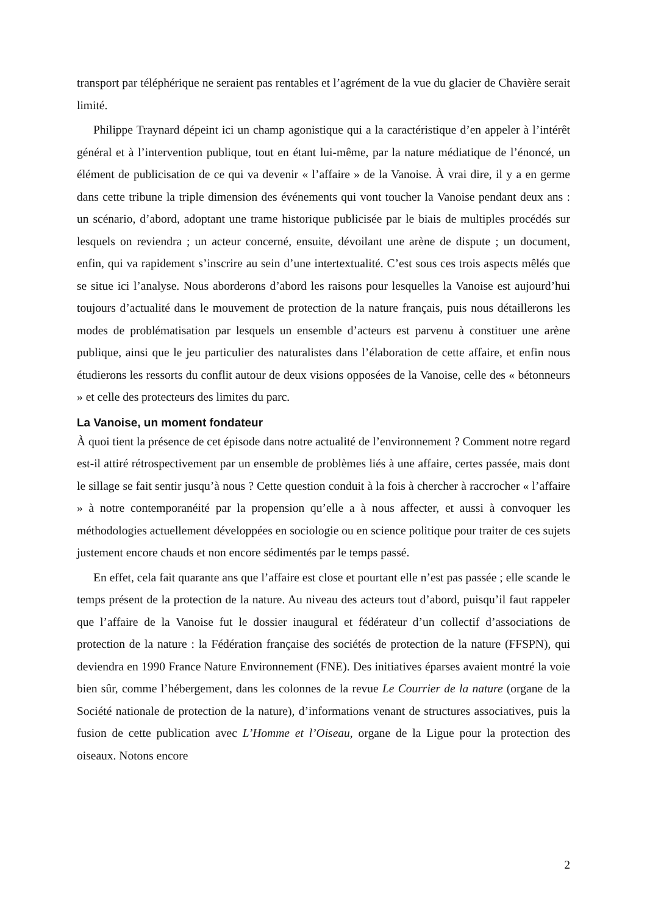transport par téléphérique ne seraient pas rentables et l’agrément de la vue du glacier de Chavière serait limité.
Philippe Traynard dépeint ici un champ agonistique qui a la caractéristique d’en appeler à l’intérêt général et à l’intervention publique, tout en étant lui-même, par la nature médiatique de l’énoncé, un élément de publicisation de ce qui va devenir « l’affaire » de la Vanoise. À vrai dire, il y a en germe dans cette tribune la triple dimension des événements qui vont toucher la Vanoise pendant deux ans : un scénario, d’abord, adoptant une trame historique publicisée par le biais de multiples procédés sur lesquels on reviendra ; un acteur concerné, ensuite, dévoilant une arène de dispute ; un document, enfin, qui va rapidement s’inscrire au sein d’une intertextualité. C’est sous ces trois aspects mêlés que se situe ici l’analyse. Nous aborderons d’abord les raisons pour lesquelles la Vanoise est aujourd’hui toujours d’actualité dans le mouvement de protection de la nature français, puis nous détaillerons les modes de problématisation par lesquels un ensemble d’acteurs est parvenu à constituer une arène publique, ainsi que le jeu particulier des naturalistes dans l’élaboration de cette affaire, et enfin nous étudierons les ressorts du conflit autour de deux visions opposées de la Vanoise, celle des « bétonneurs » et celle des protecteurs des limites du parc.
La Vanoise, un moment fondateur
À quoi tient la présence de cet épisode dans notre actualité de l’environnement ? Comment notre regard est-il attiré rétrospectivement par un ensemble de problèmes liés à une affaire, certes passée, mais dont le sillage se fait sentir jusqu’à nous ? Cette question conduit à la fois à chercher à raccrocher « l’affaire » à notre contemporanéité par la propension qu’elle a à nous affecter, et aussi à convoquer les méthodologies actuellement développées en sociologie ou en science politique pour traiter de ces sujets justement encore chauds et non encore sédimentés par le temps passé.
En effet, cela fait quarante ans que l’affaire est close et pourtant elle n’est pas passée ; elle scande le temps présent de la protection de la nature. Au niveau des acteurs tout d’abord, puisqu’il faut rappeler que l’affaire de la Vanoise fut le dossier inaugural et fédérateur d’un collectif d’associations de protection de la nature : la Fédération française des sociétés de protection de la nature (FFSPN), qui deviendra en 1990 France Nature Environnement (FNE). Des initiatives éparses avaient montré la voie bien sûr, comme l’hébergement, dans les colonnes de la revue Le Courrier de la nature (organe de la Société nationale de protection de la nature), d’informations venant de structures associatives, puis la fusion de cette publication avec L’Homme et l’Oiseau, organe de la Ligue pour la protection des oiseaux. Notons encore
2